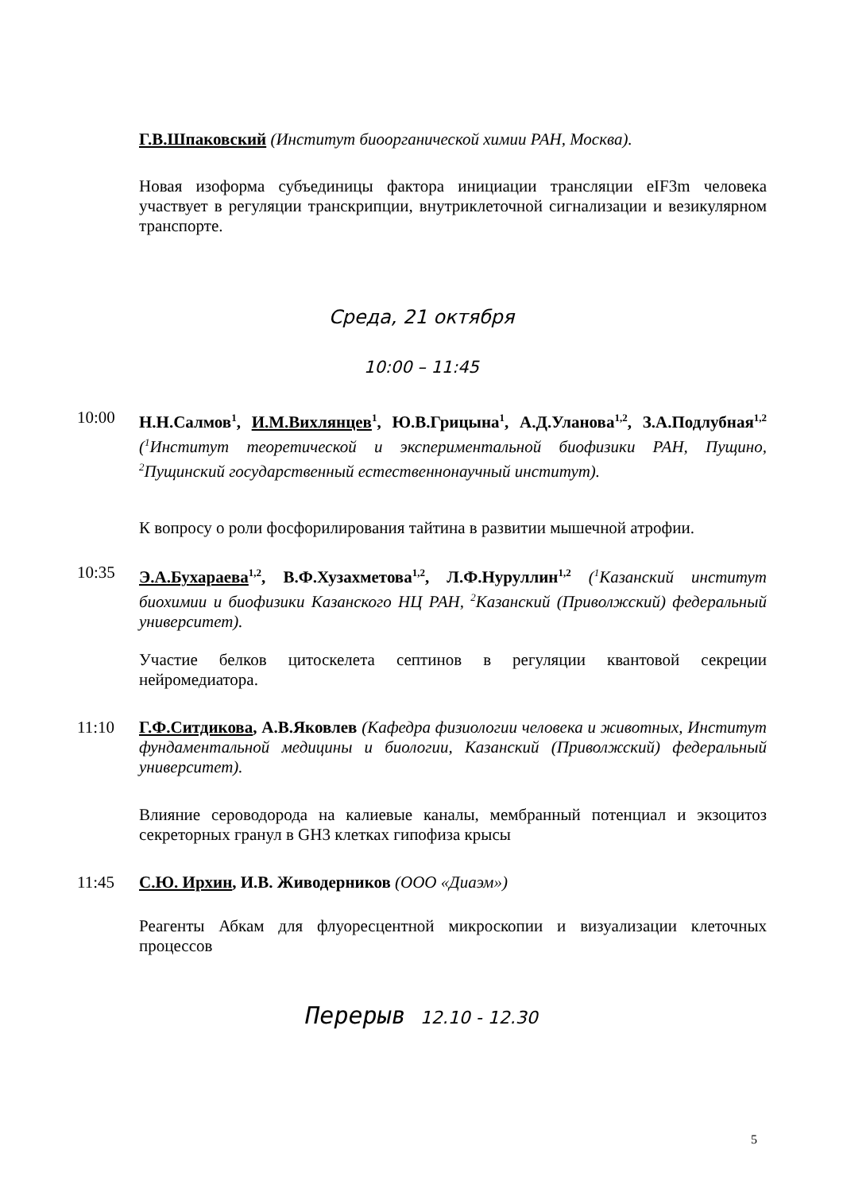Г.В.Шпаковский (Институт биоорганической химии РАН, Москва).
Новая изоформа субъединицы фактора инициации трансляции eIF3m человека участвует в регуляции транскрипции, внутриклеточной сигнализации и везикулярном транспорте.
Среда, 21 октября
10:00 – 11:45
10:00
Н.Н.Салмов<sup>1</sup>, И.М.Вихлянцев<sup>1</sup>, Ю.В.Грицына<sup>1</sup>, А.Д.Уланова<sup>1,2</sup>, З.А.Подлубная<sup>1,2</sup> (<sup>1</sup>Институт теоретической и экспериментальной биофизики РАН, Пущино, <sup>2</sup>Пущинский государственный естественнонаучный институт).
К вопросу о роли фосфорилирования тайтина в развитии мышечной атрофии.
10:35
Э.А.Бухараева<sup>1,2</sup>, В.Ф.Хузахметова<sup>1,2</sup>, Л.Ф.Нуруллин<sup>1,2</sup> (<sup>1</sup>Казанский институт биохимии и биофизики Казанского НЦ РАН, <sup>2</sup>Казанский (Приволжский) федеральный университет).
Участие белков цитоскелета септинов в регуляции квантовой секреции нейромедиатора.
11:10
Г.Ф.Ситдикова, А.В.Яковлев (Кафедра физиологии человека и животных, Институт фундаментальной медицины и биологии, Казанский (Приволжский) федеральный университет).
Влияние сероводорода на калиевые каналы, мембранный потенциал и экзоцитоз секреторных гранул в GH3 клетках гипофиза крысы
11:45 С.Ю. Ирхин, И.В. Живодерников (ООО «Диаэм»)
Реагенты Абкам для флуоресцентной микроскопии и визуализации клеточных процессов
Перерыв 12.10 - 12.30
5